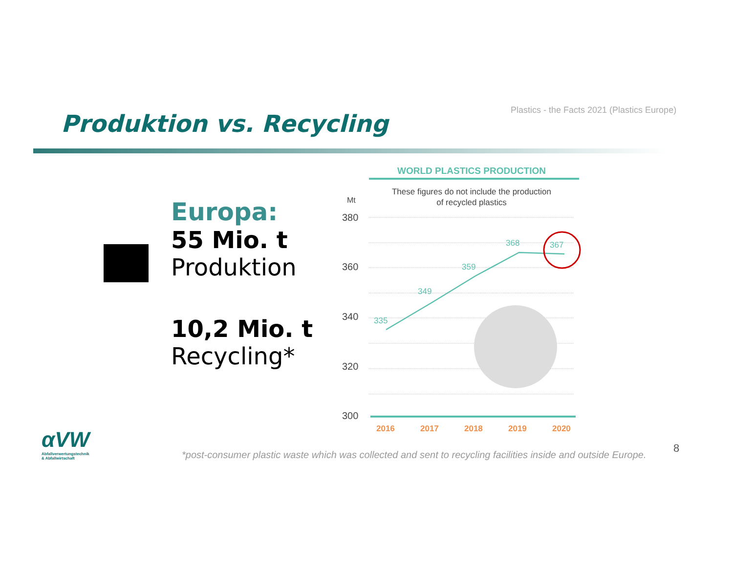Plastics - the Facts 2021 (Plastics Europe)
Produktion vs. Recycling
Europa:
55 Mio. t
Produktion
10,2 Mio. t
Recycling*
WORLD PLASTICS PRODUCTION
These figures do not include the production
of recycled plastics
Mt
380
360
340
320
300
335
349
359
368
367
2016
2017
2018
2019
2020
αVW
Abfallverwertungstechnik
& Abfallwirtschaft
*post-consumer plastic waste which was collected and sent to recycling facilities inside and outside Europe.
8